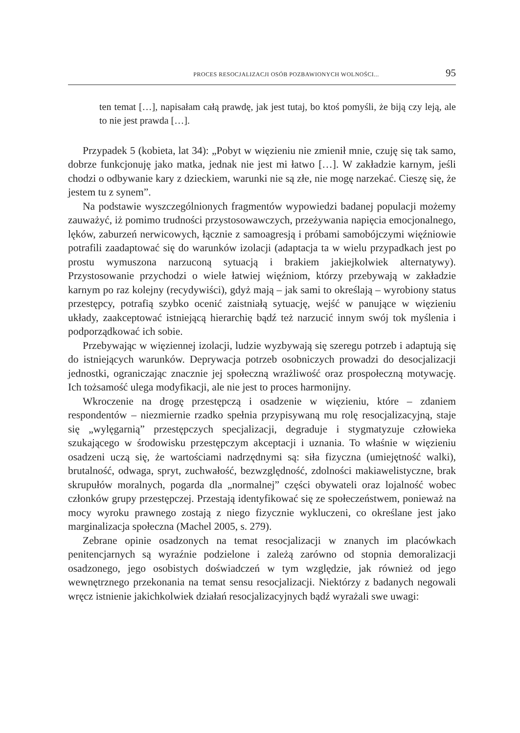PROCES RESOCJALIZACJI OSÓB POZBAWIONYCH WOLNOŚCI... 95
ten temat […], napisałam całą prawdę, jak jest tutaj, bo ktoś pomyśli, że biją czy leją, ale to nie jest prawda […].
Przypadek 5 (kobieta, lat 34): „Pobyt w więzieniu nie zmienił mnie, czuję się tak samo, dobrze funkcjonuję jako matka, jednak nie jest mi łatwo […]. W zakładzie karnym, jeśli chodzi o odbywanie kary z dzieckiem, warunki nie są złe, nie mogę narzekać. Cieszę się, że jestem tu z synem”.
Na podstawie wyszczególnionych fragmentów wypowiedzi badanej populacji możemy zauważyć, iż pomimo trudności przystosowawczych, przeżywania napięcia emocjonalnego, lęków, zaburzeń nerwicowych, łącznie z samoagresją i próbami samobójczymi więźniowie potrafili zaadaptować się do warunków izolacji (adaptacja ta w wielu przypadkach jest po prostu wymuszona narzuconą sytuacją i brakiem jakiejkolwiek alternatywy). Przystosowanie przychodzi o wiele łatwiej więźniom, którzy przebywają w zakładzie karnym po raz kolejny (recydywiści), gdyż mają – jak sami to określają – wyrobiony status przestępcy, potrafią szybko ocenić zaistniałą sytuację, wejść w panujące w więzieniu układy, zaakceptować istniejącą hierarchię bądź też narzucić innym swój tok myślenia i podporządkować ich sobie.
Przebywając w więziennej izolacji, ludzie wyzbywają się szeregu potrzeb i adaptują się do istniejących warunków. Deprywacja potrzeb osobniczych prowadzi do desocjalizacji jednostki, ograniczając znacznie jej społeczną wrażliwość oraz prospołeczną motywację. Ich tożsamość ulega modyfikacji, ale nie jest to proces harmonijny.
Wkroczenie na drogę przestępczą i osadzenie w więzieniu, które – zdaniem respondentów – niezmiernie rzadko spełnia przypisywaną mu rolę resocjalizacyjną, staje się „wylęgarnią” przestępczych specjalizacji, degraduje i stygmatyzuje człowieka szukającego w środowisku przestępczym akceptacji i uznania. To właśnie w więzieniu osadzeni uczą się, że wartościami nadrzędnymi są: siła fizyczna (umiejętność walki), brutalność, odwaga, spryt, zuchwałość, bezwzględność, zdolności makiawelistyczne, brak skrupułów moralnych, pogarda dla „normalnej” części obywateli oraz lojalność wobec członków grupy przestępczej. Przestają identyfikować się ze społeczeństwem, ponieważ na mocy wyroku prawnego zostają z niego fizycznie wykluczeni, co określane jest jako marginalizacja społeczna (Machel 2005, s. 279).
Zebrane opinie osadzonych na temat resocjalizacji w znanych im placówkach penitencjarnych są wyraźnie podzielone i zależą zarówno od stopnia demoralizacji osadzonego, jego osobistych doświadczeń w tym względzie, jak również od jego wewnętrznego przekonania na temat sensu resocjalizacji. Niektórzy z badanych negowali wręcz istnienie jakichkolwiek działań resocjalizacyjnych bądź wyrażali swe uwagi: